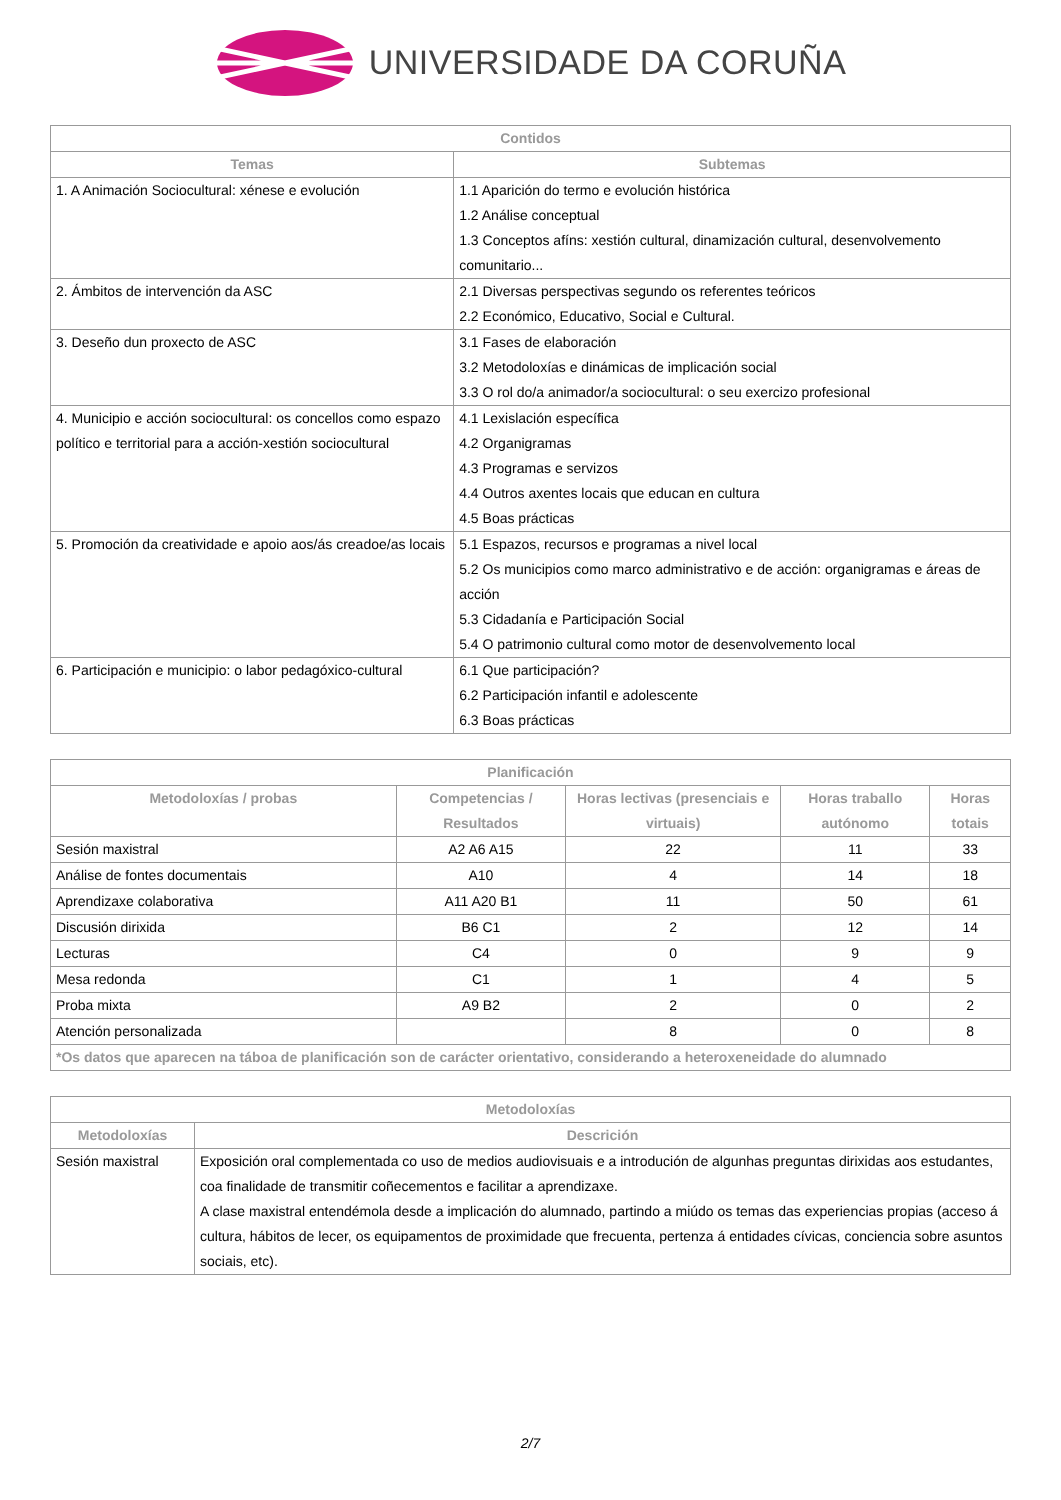UNIVERSIDADE DA CORUÑA
| Contidos | |
| --- | --- |
| Temas | Subtemas |
| 1. A Animación Sociocultural: xénese e evolución | 1.1 Aparición do termo e evolución histórica 1.2 Análise conceptual 1.3 Conceptos afíns: xestión cultural, dinamización cultural, desenvolvemento comunitario... |
| 2. Ámbitos de intervención da ASC | 2.1 Diversas perspectivas segundo os referentes teóricos 2.2 Económico, Educativo, Social e Cultural. |
| 3. Deseño dun proxecto de ASC | 3.1 Fases de elaboración 3.2 Metodoloxías e dinámicas de implicación social 3.3 O rol do/a animador/a sociocultural: o seu exercizo profesional |
| 4. Municipio e acción sociocultural: os concellos como espazo político e territorial para a acción-xestión sociocultural | 4.1 Lexislación específica 4.2 Organigramas 4.3 Programas e servizos 4.4 Outros axentes locais que educan en cultura 4.5 Boas prácticas |
| 5. Promoción da creatividade e apoio aos/ás creadoe/as locais | 5.1 Espazos, recursos e programas a nivel local 5.2 Os municipios como marco administrativo e de acción: organigramas e áreas de acción 5.3 Cidadanía e Participación Social 5.4 O patrimonio cultural como motor de desenvolvemento local |
| 6. Participación e municipio: o labor pedagóxico-cultural | 6.1 Que participación? 6.2 Participación infantil e adolescente 6.3 Boas prácticas |
| Planificación | | | | |
| --- | --- | --- | --- | --- |
| Metodoloxías / probas | Competencias / Resultados | Horas lectivas (presenciais e virtuais) | Horas traballo autónomo | Horas totais |
| Sesión maxistral | A2 A6 A15 | 22 | 11 | 33 |
| Análise de fontes documentais | A10 | 4 | 14 | 18 |
| Aprendizaxe colaborativa | A11 A20 B1 | 11 | 50 | 61 |
| Discusión dirixida | B6 C1 | 2 | 12 | 14 |
| Lecturas | C4 | 0 | 9 | 9 |
| Mesa redonda | C1 | 1 | 4 | 5 |
| Proba mixta | A9 B2 | 2 | 0 | 2 |
| Atención personalizada | | 8 | 0 | 8 |
| *Os datos que aparecen na táboa de planificación son de carácter orientativo, considerando a heteroxeneidade do alumnado | | | | |
| Metodoloxías | |
| --- | --- |
| Metodoloxías | Descrición |
| Sesión maxistral | Exposición oral complementada co uso de medios audiovisuais e a introdución de algunhas preguntas dirixidas aos estudantes, coa finalidade de transmitir coñecementos e facilitar a aprendizaxe. A clase maxistral entendémola desde a implicación do alumnado, partindo a miúdo os temas das experiencias propias (acceso á cultura, hábitos de lecer, os equipamentos de proximidade que frecuenta, pertenza á entidades cívicas, conciencia sobre asuntos sociais, etc). |
2/7